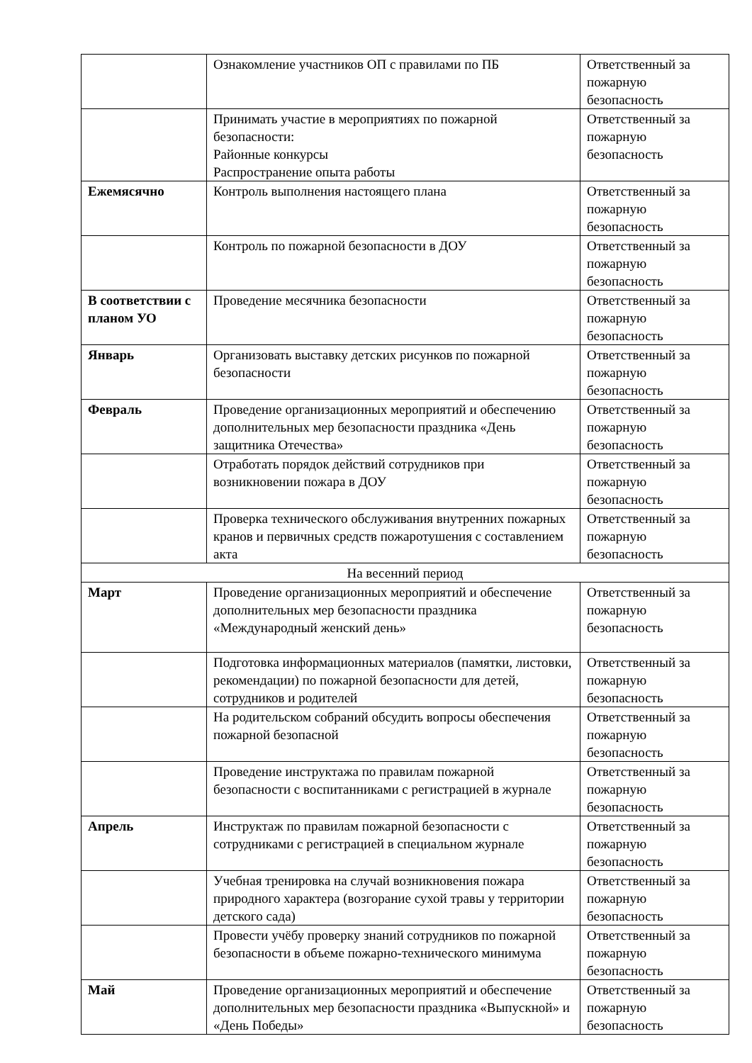| | Ознакомление участников ОП с правилами по ПБ | Ответственный за пожарную безопасность |
| | Принимать участие в мероприятиях по пожарной безопасности: Районные конкурсы Распространение опыта работы | Ответственный за пожарную безопасность |
| Ежемясячно | Контроль выполнения настоящего плана | Ответственный за пожарную безопасность |
| | Контроль по пожарной безопасности в ДОУ | Ответственный за пожарную безопасность |
| В соответствии с планом УО | Проведение месячника безопасности | Ответственный за пожарную безопасность |
| Январь | Организовать выставку детских рисунков по пожарной безопасности | Ответственный за пожарную безопасность |
| Февраль | Проведение организационных мероприятий и обеспечению дополнительных мер безопасности праздника «День защитника Отечества» | Ответственный за пожарную безопасность |
| | Отработать порядок действий сотрудников при возникновении пожара в ДОУ | Ответственный за пожарную безопасность |
| | Проверка технического обслуживания внутренних пожарных кранов и первичных средств пожаротушения с составлением акта | Ответственный за пожарную безопасность |
| На весенний период | | |
| Март | Проведение организационных мероприятий и обеспечение дополнительных мер безопасности праздника «Международный женский день» | Ответственный за пожарную безопасность |
| | Подготовка информационных материалов (памятки, листовки, рекомендации) по пожарной безопасности для детей, сотрудников и родителей | Ответственный за пожарную безопасность |
| | На родительском собраний обсудить вопросы обеспечения пожарной безопасной | Ответственный за пожарную безопасность |
| | Проведение инструктажа по правилам пожарной безопасности с воспитанниками с регистрацией в журнале | Ответственный за пожарную безопасность |
| Апрель | Инструктаж по правилам пожарной безопасности с сотрудниками с регистрацией в специальном журнале | Ответственный за пожарную безопасность |
| | Учебная тренировка на случай возникновения пожара природного характера (возгорание сухой травы у территории детского сада) | Ответственный за пожарную безопасность |
| | Провести учёбу проверку знаний сотрудников по пожарной безопасности в объеме пожарно-технического минимума | Ответственный за пожарную безопасность |
| Май | Проведение организационных мероприятий и обеспечение дополнительных мер безопасности праздника «Выпускной» и «День Победы» | Ответственный за пожарную безопасность |